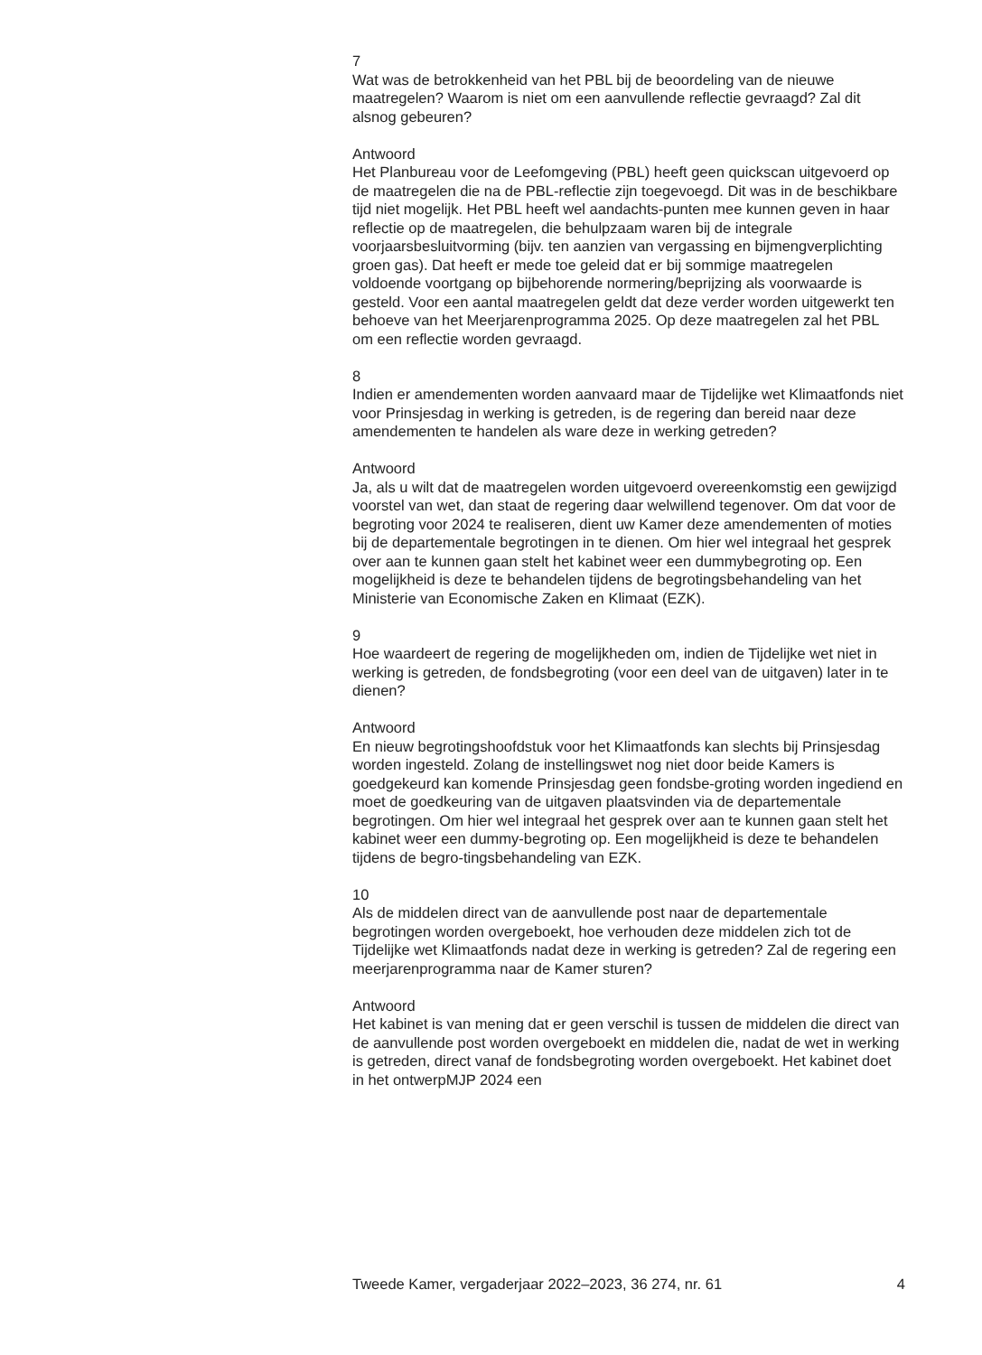7
Wat was de betrokkenheid van het PBL bij de beoordeling van de nieuwe maatregelen? Waarom is niet om een aanvullende reflectie gevraagd? Zal dit alsnog gebeuren?
Antwoord
Het Planbureau voor de Leefomgeving (PBL) heeft geen quickscan uitgevoerd op de maatregelen die na de PBL-reflectie zijn toegevoegd. Dit was in de beschikbare tijd niet mogelijk. Het PBL heeft wel aandachts-punten mee kunnen geven in haar reflectie op de maatregelen, die behulpzaam waren bij de integrale voorjaarsbesluitvorming (bijv. ten aanzien van vergassing en bijmengverplichting groen gas). Dat heeft er mede toe geleid dat er bij sommige maatregelen voldoende voortgang op bijbehorende normering/beprijzing als voorwaarde is gesteld. Voor een aantal maatregelen geldt dat deze verder worden uitgewerkt ten behoeve van het Meerjarenprogramma 2025. Op deze maatregelen zal het PBL om een reflectie worden gevraagd.
8
Indien er amendementen worden aanvaard maar de Tijdelijke wet Klimaatfonds niet voor Prinsjesdag in werking is getreden, is de regering dan bereid naar deze amendementen te handelen als ware deze in werking getreden?
Antwoord
Ja, als u wilt dat de maatregelen worden uitgevoerd overeenkomstig een gewijzigd voorstel van wet, dan staat de regering daar welwillend tegenover. Om dat voor de begroting voor 2024 te realiseren, dient uw Kamer deze amendementen of moties bij de departementale begrotingen in te dienen. Om hier wel integraal het gesprek over aan te kunnen gaan stelt het kabinet weer een dummybegroting op. Een mogelijkheid is deze te behandelen tijdens de begrotingsbehandeling van het Ministerie van Economische Zaken en Klimaat (EZK).
9
Hoe waardeert de regering de mogelijkheden om, indien de Tijdelijke wet niet in werking is getreden, de fondsbegroting (voor een deel van de uitgaven) later in te dienen?
Antwoord
En nieuw begrotingshoofdstuk voor het Klimaatfonds kan slechts bij Prinsjesdag worden ingesteld. Zolang de instellingswet nog niet door beide Kamers is goedgekeurd kan komende Prinsjesdag geen fondsbe-groting worden ingediend en moet de goedkeuring van de uitgaven plaatsvinden via de departementale begrotingen. Om hier wel integraal het gesprek over aan te kunnen gaan stelt het kabinet weer een dummy-begroting op. Een mogelijkheid is deze te behandelen tijdens de begro-tingsbehandeling van EZK.
10
Als de middelen direct van de aanvullende post naar de departementale begrotingen worden overgeboekt, hoe verhouden deze middelen zich tot de Tijdelijke wet Klimaatfonds nadat deze in werking is getreden? Zal de regering een meerjarenprogramma naar de Kamer sturen?
Antwoord
Het kabinet is van mening dat er geen verschil is tussen de middelen die direct van de aanvullende post worden overgeboekt en middelen die, nadat de wet in werking is getreden, direct vanaf de fondsbegroting worden overgeboekt. Het kabinet doet in het ontwerpMJP 2024 een
Tweede Kamer, vergaderjaar 2022–2023, 36 274, nr. 61 4